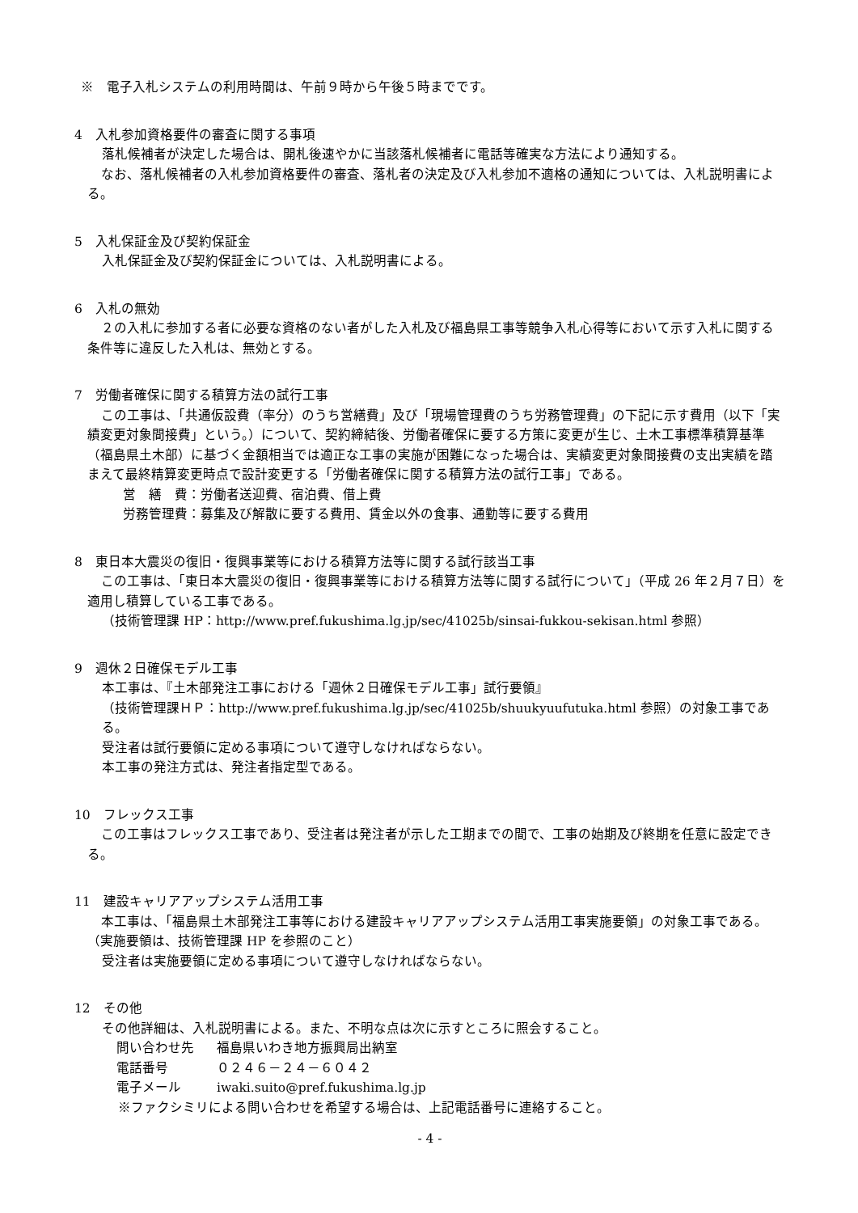※　電子入札システムの利用時間は、午前９時から午後５時までです。
4　入札参加資格要件の審査に関する事項
落札候補者が決定した場合は、開札後速やかに当該落札候補者に電話等確実な方法により通知する。
なお、落札候補者の入札参加資格要件の審査、落札者の決定及び入札参加不適格の通知については、入札説明書による。
5　入札保証金及び契約保証金
入札保証金及び契約保証金については、入札説明書による。
6　入札の無効
２の入札に参加する者に必要な資格のない者がした入札及び福島県工事等競争入札心得等において示す入札に関する条件等に違反した入札は、無効とする。
7　労働者確保に関する積算方法の試行工事
この工事は、「共通仮設費（率分）のうち営繕費」及び「現場管理費のうち労務管理費」の下記に示す費用（以下「実績変更対象間接費」という。）について、契約締結後、労働者確保に要する方策に変更が生じ、土木工事標準積算基準（福島県土木部）に基づく金額相当では適正な工事の実施が困難になった場合は、実績変更対象間接費の支出実績を踏まえて最終精算変更時点で設計変更する「労働者確保に関する積算方法の試行工事」である。
営　繕　費：労働者送迎費、宿泊費、借上費
労務管理費：募集及び解散に要する費用、賃金以外の食事、通勤等に要する費用
8　東日本大震災の復旧・復興事業等における積算方法等に関する試行該当工事
この工事は、「東日本大震災の復旧・復興事業等における積算方法等に関する試行について」（平成 26 年２月７日）を適用し積算している工事である。
（技術管理課 HP：http://www.pref.fukushima.lg.jp/sec/41025b/sinsai-fukkou-sekisan.html 参照）
9　週休２日確保モデル工事
本工事は、『土木部発注工事における「週休２日確保モデル工事」試行要領』
（技術管理課ＨＰ：http://www.pref.fukushima.lg.jp/sec/41025b/shuukyuufutuka.html 参照）の対象工事である。
受注者は試行要領に定める事項について遵守しなければならない。
本工事の発注方式は、発注者指定型である。
10　フレックス工事
この工事はフレックス工事であり、受注者は発注者が示した工期までの間で、工事の始期及び終期を任意に設定できる。
11　建設キャリアアップシステム活用工事
本工事は、「福島県土木部発注工事等における建設キャリアアップシステム活用工事実施要領」の対象工事である。（実施要領は、技術管理課 HP を参照のこと）
受注者は実施要領に定める事項について遵守しなければならない。
12　その他
その他詳細は、入札説明書による。また、不明な点は次に示すところに照会すること。
| 問い合わせ先 | 福島県いわき地方振興局出納室 |
| 電話番号 | ０２４６－２４－６０４２ |
| 電子メール | iwaki.suito@pref.fukushima.lg.jp |
※ファクシミリによる問い合わせを希望する場合は、上記電話番号に連絡すること。
- 4 -